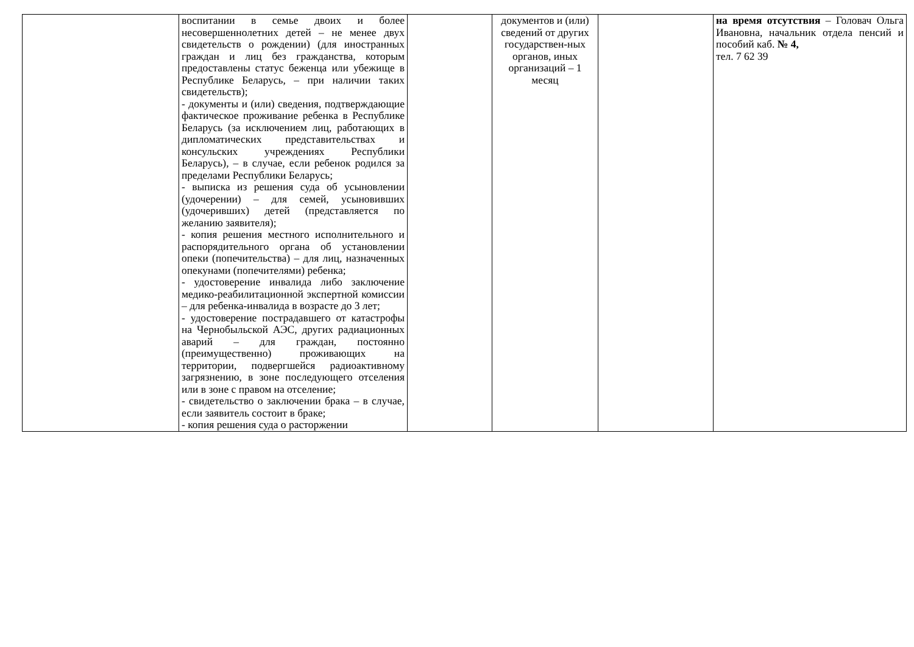| | воспитании в семье двоих и более несовершеннолетних детей – не менее двух свидетельств о рождении) (для иностранных граждан и лиц без гражданства, которым предоставлены статус беженца или убежище в Республике Беларусь, – при наличии таких свидетельств); - документы и (или) сведения, подтверждающие фактическое проживание ребенка в Республике Беларусь (за исключением лиц, работающих в дипломатических представительствах и консульских учреждениях Республики Беларусь), – в случае, если ребенок родился за пределами Республики Беларусь; - выписка из решения суда об усыновлении (удочерении) – для семей, усыновивших (удочеривших) детей (представляется по желанию заявителя); - копия решения местного исполнительного и распорядительного органа об установлении опеки (попечительства) – для лиц, назначенных опекунами (попечителями) ребенка; - удостоверение инвалида либо заключение медико-реабилитационной экспертной комиссии – для ребенка-инвалида в возрасте до 3 лет; - удостоверение пострадавшего от катастрофы на Чернобыльской АЭС, других радиационных аварий – для граждан, постоянно (преимущественно) проживающих на территории, подвергшейся радиоактивному загрязнению, в зоне последующего отселения или в зоне с правом на отселение; - свидетельство о заключении брака – в случае, если заявитель состоит в браке; - копия решения суда о расторжении | | документов и (или) сведений от других государствен-ных органов, иных организаций – 1 месяц | | на время отсутствия – Головач Ольга Ивановна, начальник отдела пенсий и пособий каб. № 4, тел. 7 62 39 |